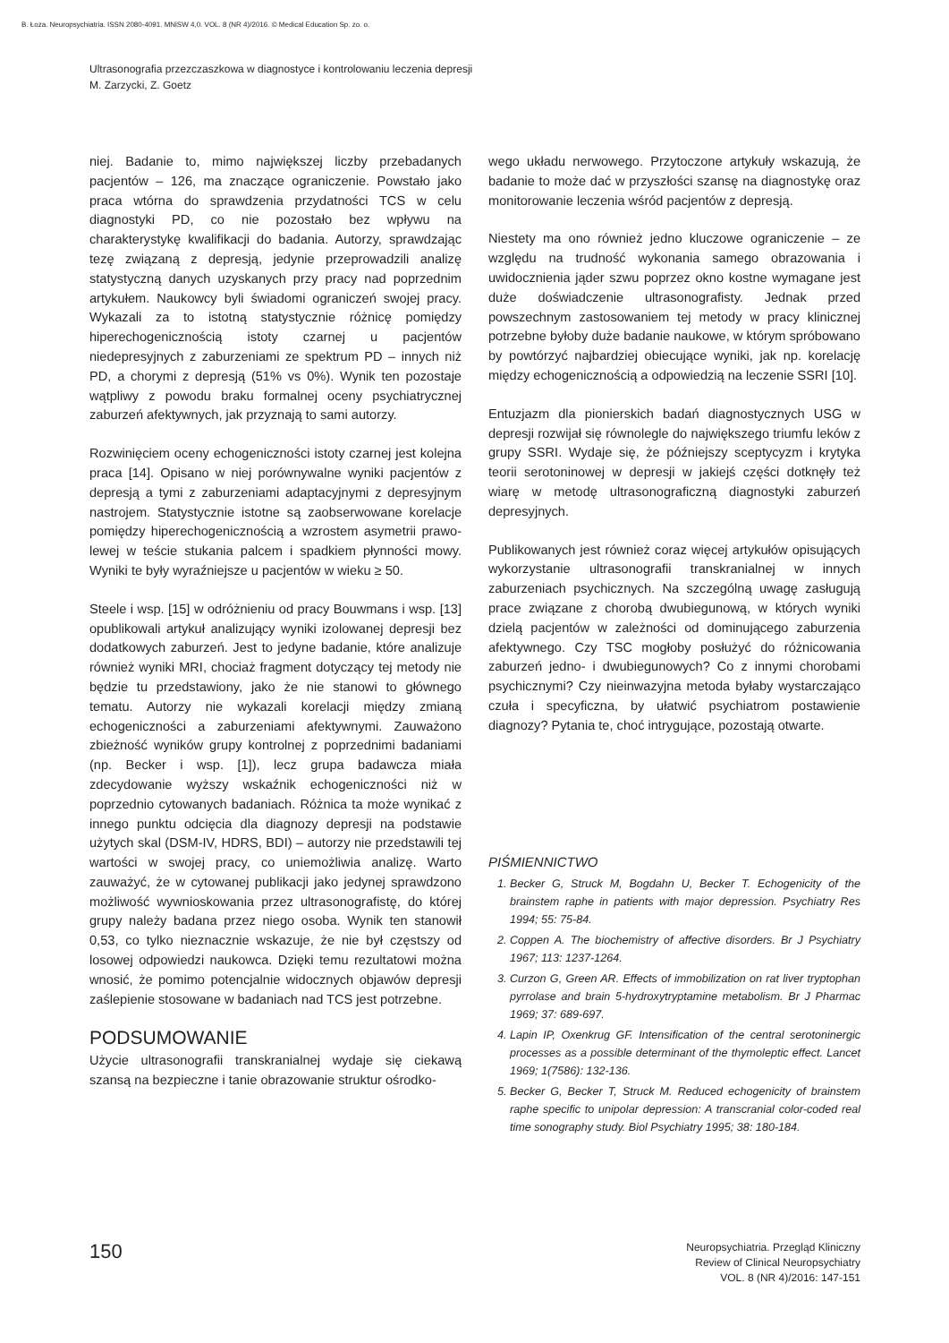B. Łoza. Neuropsychiatria. ISSN 2080-4091. MNiSW 4,0. VOL. 8 (NR 4)/2016. © Medical Education Sp. zo. o.
Ultrasonografia przezczaszkowa w diagnostyce i kontrolowaniu leczenia depresji
M. Zarzycki, Z. Goetz
niej. Badanie to, mimo największej liczby przebadanych pacjentów – 126, ma znaczące ograniczenie. Powstało jako praca wtórna do sprawdzenia przydatności TCS w celu diagnostyki PD, co nie pozostało bez wpływu na charakterystykę kwalifikacji do badania. Autorzy, sprawdzając tezę związaną z depresją, jedynie przeprowadzili analizę statystyczną danych uzyskanych przy pracy nad poprzednim artykułem. Naukowcy byli świadomi ograniczeń swojej pracy. Wykazali za to istotną statystycznie różnicę pomiędzy hiperechogenicznością istoty czarnej u pacjentów niedepresyjnych z zaburzeniami ze spektrum PD – innych niż PD, a chorymi z depresją (51% vs 0%). Wynik ten pozostaje wątpliwy z powodu braku formalnej oceny psychiatrycznej zaburzeń afektywnych, jak przyznają to sami autorzy.
Rozwinięciem oceny echogeniczności istoty czarnej jest kolejna praca [14]. Opisano w niej porównywalne wyniki pacjentów z depresją a tymi z zaburzeniami adaptacyjnymi z depresyjnym nastrojem. Statystycznie istotne są zaobserwowane korelacje pomiędzy hiperechogenicznością a wzrostem asymetrii prawo-lewej w teście stukania palcem i spadkiem płynności mowy. Wyniki te były wyraźniejsze u pacjentów w wieku ≥ 50.
Steele i wsp. [15] w odróżnieniu od pracy Bouwmans i wsp. [13] opublikowali artykuł analizujący wyniki izolowanej depresji bez dodatkowych zaburzeń. Jest to jedyne badanie, które analizuje również wyniki MRI, chociaż fragment dotyczący tej metody nie będzie tu przedstawiony, jako że nie stanowi to głównego tematu. Autorzy nie wykazali korelacji między zmianą echogeniczności a zaburzeniami afektywnymi. Zauważono zbieżność wyników grupy kontrolnej z poprzednimi badaniami (np. Becker i wsp. [1]), lecz grupa badawcza miała zdecydowanie wyższy wskaźnik echogeniczności niż w poprzednio cytowanych badaniach. Różnica ta może wynikać z innego punktu odcięcia dla diagnozy depresji na podstawie użytych skal (DSM-IV, HDRS, BDI) – autorzy nie przedstawili tej wartości w swojej pracy, co uniemożliwia analizę. Warto zauważyć, że w cytowanej publikacji jako jedynej sprawdzono możliwość wywnioskowania przez ultrasonografistę, do której grupy należy badana przez niego osoba. Wynik ten stanowił 0,53, co tylko nieznacznie wskazuje, że nie był częstszy od losowej odpowiedzi naukowca. Dzięki temu rezultatowi można wnosić, że pomimo potencjalnie widocznych objawów depresji zaślepienie stosowane w badaniach nad TCS jest potrzebne.
PODSUMOWANIE
Użycie ultrasonografii transkranialnej wydaje się ciekawą szansą na bezpieczne i tanie obrazowanie struktur ośrodko-
wego układu nerwowego. Przytoczone artykuły wskazują, że badanie to może dać w przyszłości szansę na diagnostykę oraz monitorowanie leczenia wśród pacjentów z depresją.
Niestety ma ono również jedno kluczowe ograniczenie – ze względu na trudność wykonania samego obrazowania i uwidocznienia jąder szwu poprzez okno kostne wymagane jest duże doświadczenie ultrasonografisty. Jednak przed powszechnym zastosowaniem tej metody w pracy klinicznej potrzebne byłoby duże badanie naukowe, w którym spróbowano by powtórzyć najbardziej obiecujące wyniki, jak np. korelację między echogenicznością a odpowiedzią na leczenie SSRI [10].
Entuzjazm dla pionierskich badań diagnostycznych USG w depresji rozwijał się równolegle do największego triumfu leków z grupy SSRI. Wydaje się, że późniejszy sceptycyzm i krytyka teorii serotoninowej w depresji w jakiejś części dotknęły też wiarę w metodę ultrasonograficzną diagnostyki zaburzeń depresyjnych.
Publikowanych jest również coraz więcej artykułów opisujących wykorzystanie ultrasonografii transkranialnej w innych zaburzeniach psychicznych. Na szczególną uwagę zasługują prace związane z chorobą dwubiegunową, w których wyniki dzielą pacjentów w zależności od dominującego zaburzenia afektywnego. Czy TSC mogłoby posłużyć do różnicowania zaburzeń jedno- i dwubiegunowych? Co z innymi chorobami psychicznymi? Czy nieinwazyjna metoda byłaby wystarczająco czuła i specyficzna, by ułatwić psychiatrom postawienie diagnozy? Pytania te, choć intrygujące, pozostają otwarte.
PIŚMIENNICTWO
1. Becker G, Struck M, Bogdahn U, Becker T. Echogenicity of the brainstem raphe in patients with major depression. Psychiatry Res 1994; 55: 75-84.
2. Coppen A. The biochemistry of affective disorders. Br J Psychiatry 1967; 113: 1237-1264.
3. Curzon G, Green AR. Effects of immobilization on rat liver tryptophan pyrrolase and brain 5-hydroxytryptamine metabolism. Br J Pharmac 1969; 37: 689-697.
4. Lapin IP, Oxenkrug GF. Intensification of the central serotoninergic processes as a possible determinant of the thymoleptic effect. Lancet 1969; 1(7586): 132-136.
5. Becker G, Becker T, Struck M. Reduced echogenicity of brainstem raphe specific to unipolar depression: A transcranial color-coded real time sonography study. Biol Psychiatry 1995; 38: 180-184.
150
Neuropsychiatria. Przegląd Kliniczny
Review of Clinical Neuropsychiatry
VOL. 8 (NR 4)/2016: 147-151